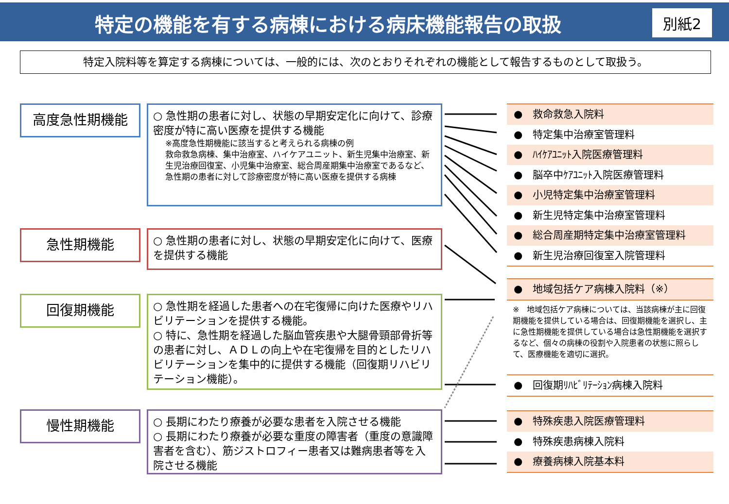特定の機能を有する病棟における病床機能報告の取扱 別紙2
特定入院料等を算定する病棟については、一般的には、次のとおりそれぞれの機能として報告するものとして取扱う。
高度急性期機能
○ 急性期の患者に対し、状態の早期安定化に向けて、診療密度が特に高い医療を提供する機能
※高度急性期機能に該当すると考えられる病棟の例
救命救急病棟、集中治療室、ハイケアユニット、新生児集中治療室、新生児治療回復室、小児集中治療室、総合周産期集中治療室であるなど、急性期の患者に対して診療密度が特に高い医療を提供する病棟
急性期機能
○ 急性期の患者に対し、状態の早期安定化に向けて、医療を提供する機能
回復期機能
○ 急性期を経過した患者への在宅復帰に向けた医療やリハビリテーションを提供する機能。
○ 特に、急性期を経過した脳血管疾患や大腿骨頸部骨折等の患者に対し、ＡＤＬの向上や在宅復帰を目的としたリハビリテーションを集中的に提供する機能（回復期リハビリテーション機能）。
慢性期機能
○ 長期にわたり療養が必要な患者を入院させる機能
○ 長期にわたり療養が必要な重度の障害者（重度の意識障害者を含む）、筋ジストロフィー患者又は難病患者等を入院させる機能
●　救命救急入院料
●　特定集中治療室管理料
●　ﾊｲｹｱﾕﾆｯﾄ入院医療管理料
●　脳卒中ｹｱﾕﾆｯﾄ入院医療管理料
●　小児特定集中治療室管理料
●　新生児特定集中治療室管理料
●　総合周産期特定集中治療室管理料
●　新生児治療回復室入院管理料
●　地域包括ケア病棟入院料（※）
※　地域包括ケア病棟については、当該病棟が主に回復期機能を提供している場合は、回復期機能を選択し、主に急性期機能を提供している場合は急性期機能を選択するなど、個々の病棟の役割や入院患者の状態に照らして、医療機能を適切に選択。
●　回復期ﾘﾊﾋﾞﾘﾃｰｼｮﾝ病棟入院料
●　特殊疾患入院医療管理料
●　特殊疾患病棟入院料
●　療養病棟入院基本料